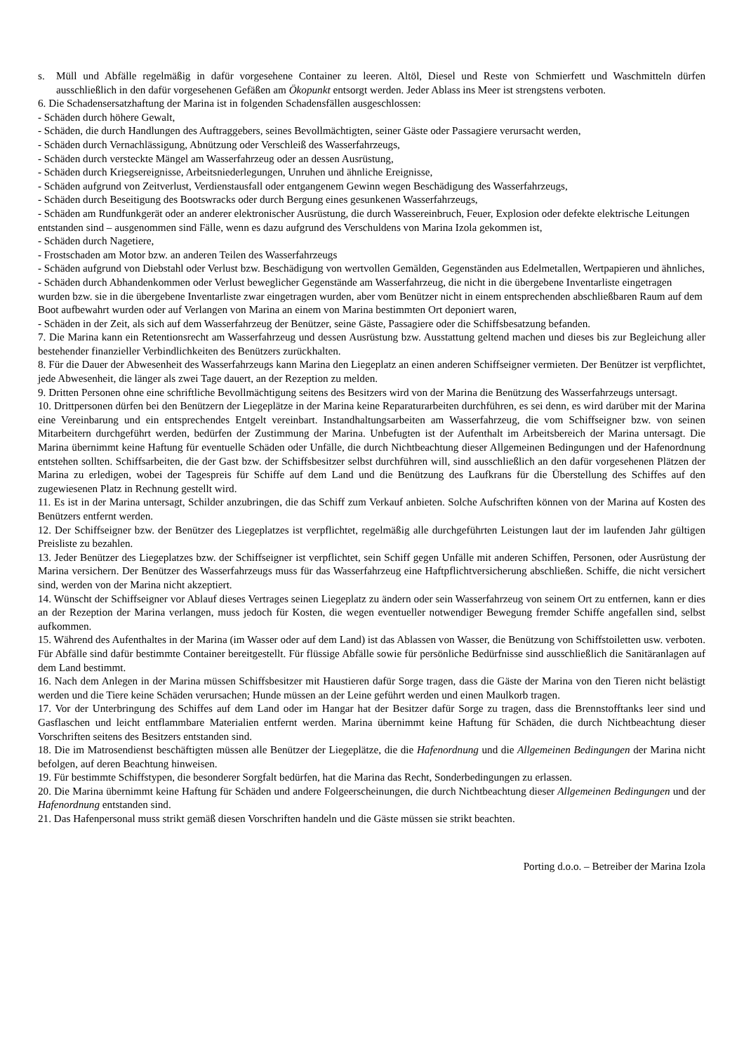s. Müll und Abfälle regelmäßig in dafür vorgesehene Container zu leeren. Altöl, Diesel und Reste von Schmierfett und Waschmitteln dürfen ausschließlich in den dafür vorgesehenen Gefäßen am Ökopunkt entsorgt werden. Jeder Ablass ins Meer ist strengstens verboten.
6. Die Schadensersatzhaftung der Marina ist in folgenden Schadensfällen ausgeschlossen:
- Schäden durch höhere Gewalt,
- Schäden, die durch Handlungen des Auftraggebers, seines Bevollmächtigten, seiner Gäste oder Passagiere verursacht werden,
- Schäden durch Vernachlässigung, Abnützung oder Verschleiß des Wasserfahrzeugs,
- Schäden durch versteckte Mängel am Wasserfahrzeug oder an dessen Ausrüstung,
- Schäden durch Kriegsereignisse, Arbeitsniederlegungen, Unruhen und ähnliche Ereignisse,
- Schäden aufgrund von Zeitverlust, Verdienstausfall oder entgangenem Gewinn wegen Beschädigung des Wasserfahrzeugs,
- Schäden durch Beseitigung des Bootswracks oder durch Bergung eines gesunkenen Wasserfahrzeugs,
- Schäden am Rundfunkgerät oder an anderer elektronischer Ausrüstung, die durch Wassereinbruch, Feuer, Explosion oder defekte elektrische Leitungen entstanden sind – ausgenommen sind Fälle, wenn es dazu aufgrund des Verschuldens von Marina Izola gekommen ist,
- Schäden durch Nagetiere,
- Frostschaden am Motor bzw. an anderen Teilen des Wasserfahrzeugs
- Schäden aufgrund von Diebstahl oder Verlust bzw. Beschädigung von wertvollen Gemälden, Gegenständen aus Edelmetallen, Wertpapieren und ähnliches,
- Schäden durch Abhandenkommen oder Verlust beweglicher Gegenstände am Wasserfahrzeug, die nicht in die übergebene Inventarliste eingetragen wurden bzw. sie in die übergebene Inventarliste zwar eingetragen wurden, aber vom Benützer nicht in einem entsprechenden abschließbaren Raum auf dem Boot aufbewahrt wurden oder auf Verlangen von Marina an einem von Marina bestimmten Ort deponiert waren,
- Schäden in der Zeit, als sich auf dem Wasserfahrzeug der Benützer, seine Gäste, Passagiere oder die Schiffsbesatzung befanden.
7. Die Marina kann ein Retentionsrecht am Wasserfahrzeug und dessen Ausrüstung bzw. Ausstattung geltend machen und dieses bis zur Begleichung aller bestehender finanzieller Verbindlichkeiten des Benützers zurückhalten.
8. Für die Dauer der Abwesenheit des Wasserfahrzeugs kann Marina den Liegeplatz an einen anderen Schiffseigner vermieten. Der Benützer ist verpflichtet, jede Abwesenheit, die länger als zwei Tage dauert, an der Rezeption zu melden.
9. Dritten Personen ohne eine schriftliche Bevollmächtigung seitens des Besitzers wird von der Marina die Benützung des Wasserfahrzeugs untersagt.
10. Drittpersonen dürfen bei den Benützern der Liegeplätze in der Marina keine Reparaturarbeiten durchführen, es sei denn, es wird darüber mit der Marina eine Vereinbarung und ein entsprechendes Entgelt vereinbart. Instandhaltungsarbeiten am Wasserfahrzeug, die vom Schiffseigner bzw. von seinen Mitarbeitern durchgeführt werden, bedürfen der Zustimmung der Marina. Unbefugten ist der Aufenthalt im Arbeitsbereich der Marina untersagt. Die Marina übernimmt keine Haftung für eventuelle Schäden oder Unfälle, die durch Nichtbeachtung dieser Allgemeinen Bedingungen und der Hafenordnung entstehen sollten. Schiffsarbeiten, die der Gast bzw. der Schiffsbesitzer selbst durchführen will, sind ausschließlich an den dafür vorgesehenen Plätzen der Marina zu erledigen, wobei der Tagespreis für Schiffe auf dem Land und die Benützung des Laufkrans für die Überstellung des Schiffes auf den zugewiesenen Platz in Rechnung gestellt wird.
11. Es ist in der Marina untersagt, Schilder anzubringen, die das Schiff zum Verkauf anbieten. Solche Aufschriften können von der Marina auf Kosten des Benützers entfernt werden.
12. Der Schiffseigner bzw. der Benützer des Liegeplatzes ist verpflichtet, regelmäßig alle durchgeführten Leistungen laut der im laufenden Jahr gültigen Preisliste zu bezahlen.
13. Jeder Benützer des Liegeplatzes bzw. der Schiffseigner ist verpflichtet, sein Schiff gegen Unfälle mit anderen Schiffen, Personen, oder Ausrüstung der Marina versichern. Der Benützer des Wasserfahrzeugs muss für das Wasserfahrzeug eine Haftpflichtversicherung abschließen. Schiffe, die nicht versichert sind, werden von der Marina nicht akzeptiert.
14. Wünscht der Schiffseigner vor Ablauf dieses Vertrages seinen Liegeplatz zu ändern oder sein Wasserfahrzeug von seinem Ort zu entfernen, kann er dies an der Rezeption der Marina verlangen, muss jedoch für Kosten, die wegen eventueller notwendiger Bewegung fremder Schiffe angefallen sind, selbst aufkommen.
15. Während des Aufenthaltes in der Marina (im Wasser oder auf dem Land) ist das Ablassen von Wasser, die Benützung von Schiffstoiletten usw. verboten. Für Abfälle sind dafür bestimmte Container bereitgestellt. Für flüssige Abfälle sowie für persönliche Bedürfnisse sind ausschließlich die Sanitäranlagen auf dem Land bestimmt.
16. Nach dem Anlegen in der Marina müssen Schiffsbesitzer mit Haustieren dafür Sorge tragen, dass die Gäste der Marina von den Tieren nicht belästigt werden und die Tiere keine Schäden verursachen; Hunde müssen an der Leine geführt werden und einen Maulkorb tragen.
17. Vor der Unterbringung des Schiffes auf dem Land oder im Hangar hat der Besitzer dafür Sorge zu tragen, dass die Brennstofftanks leer sind und Gasflaschen und leicht entflammbare Materialien entfernt werden. Marina übernimmt keine Haftung für Schäden, die durch Nichtbeachtung dieser Vorschriften seitens des Besitzers entstanden sind.
18. Die im Matrosendienst beschäftigten müssen alle Benützer der Liegeplätze, die die Hafenordnung und die Allgemeinen Bedingungen der Marina nicht befolgen, auf deren Beachtung hinweisen.
19. Für bestimmte Schiffstypen, die besonderer Sorgfalt bedürfen, hat die Marina das Recht, Sonderbedingungen zu erlassen.
20. Die Marina übernimmt keine Haftung für Schäden und andere Folgeerscheinungen, die durch Nichtbeachtung dieser Allgemeinen Bedingungen und der Hafenordnung entstanden sind.
21. Das Hafenpersonal muss strikt gemäß diesen Vorschriften handeln und die Gäste müssen sie strikt beachten.
Porting d.o.o. – Betreiber der Marina Izola